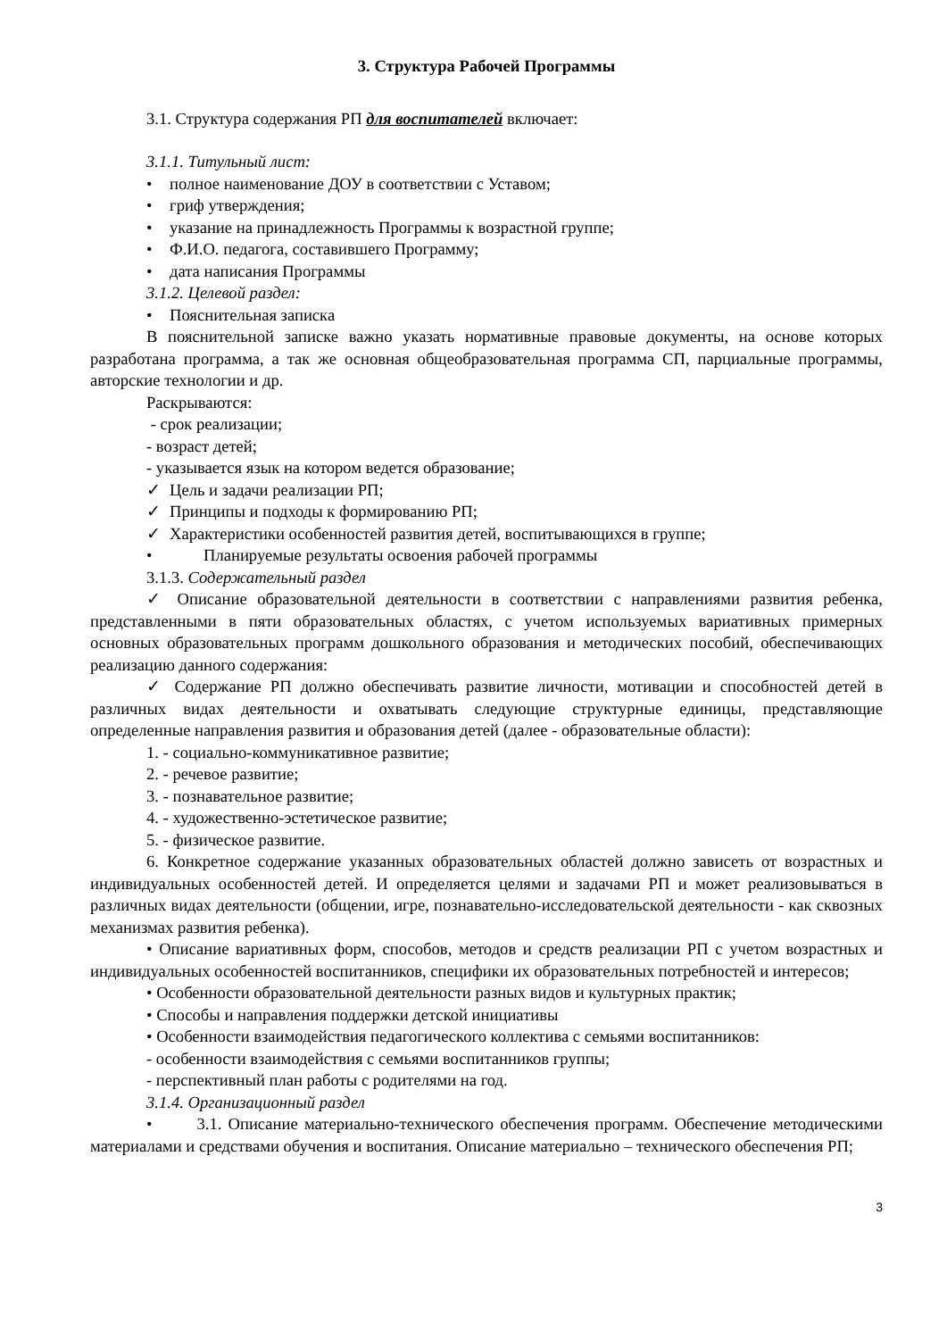3. Структура Рабочей Программы
3.1. Структура содержания РП для воспитателей включает:
3.1.1. Титульный лист:
• полное наименование ДОУ в соответствии с Уставом;
• гриф утверждения;
• указание на принадлежность Программы к возрастной группе;
• Ф.И.О. педагога, составившего Программу;
• дата написания Программы
3.1.2. Целевой раздел:
• Пояснительная записка
В пояснительной записке важно указать нормативные правовые документы, на основе которых разработана программа, а так же основная общеобразовательная программа СП, парциальные программы, авторские технологии и др.
Раскрываются:
- срок реализации;
- возраст детей;
- указывается язык на котором ведется образование;
✓ Цель и задачи реализации РП;
✓ Принципы и подходы к формированию РП;
✓ Характеристики особенностей развития детей, воспитывающихся в группе;
• Планируемые результаты освоения рабочей программы
3.1.3. Содержательный раздел
✓ Описание образовательной деятельности в соответствии с направлениями развития ребенка, представленными в пяти образовательных областях, с учетом используемых вариативных примерных основных образовательных программ дошкольного образования и методических пособий, обеспечивающих реализацию данного содержания:
✓ Содержание РП должно обеспечивать развитие личности, мотивации и способностей детей в различных видах деятельности и охватывать следующие структурные единицы, представляющие определенные направления развития и образования детей (далее - образовательные области):
1. - социально-коммуникативное развитие;
2. - речевое развитие;
3. - познавательное развитие;
4. - художественно-эстетическое развитие;
5. - физическое развитие.
6. Конкретное содержание указанных образовательных областей должно зависеть от возрастных и индивидуальных особенностей детей. И определяется целями и задачами РП и может реализовываться в различных видах деятельности (общении, игре, познавательно-исследовательской деятельности - как сквозных механизмах развития ребенка).
• Описание вариативных форм, способов, методов и средств реализации РП с учетом возрастных и индивидуальных особенностей воспитанников, специфики их образовательных потребностей и интересов;
• Особенности образовательной деятельности разных видов и культурных практик;
• Способы и направления поддержки детской инициативы
• Особенности взаимодействия педагогического коллектива с семьями воспитанников:
- особенности взаимодействия с семьями воспитанников группы;
- перспективный план работы с родителями на год.
3.1.4. Организационный раздел
• 3.1. Описание материально-технического обеспечения программ. Обеспечение методическими материалами и средствами обучения и воспитания. Описание материально – технического обеспечения РП;
3